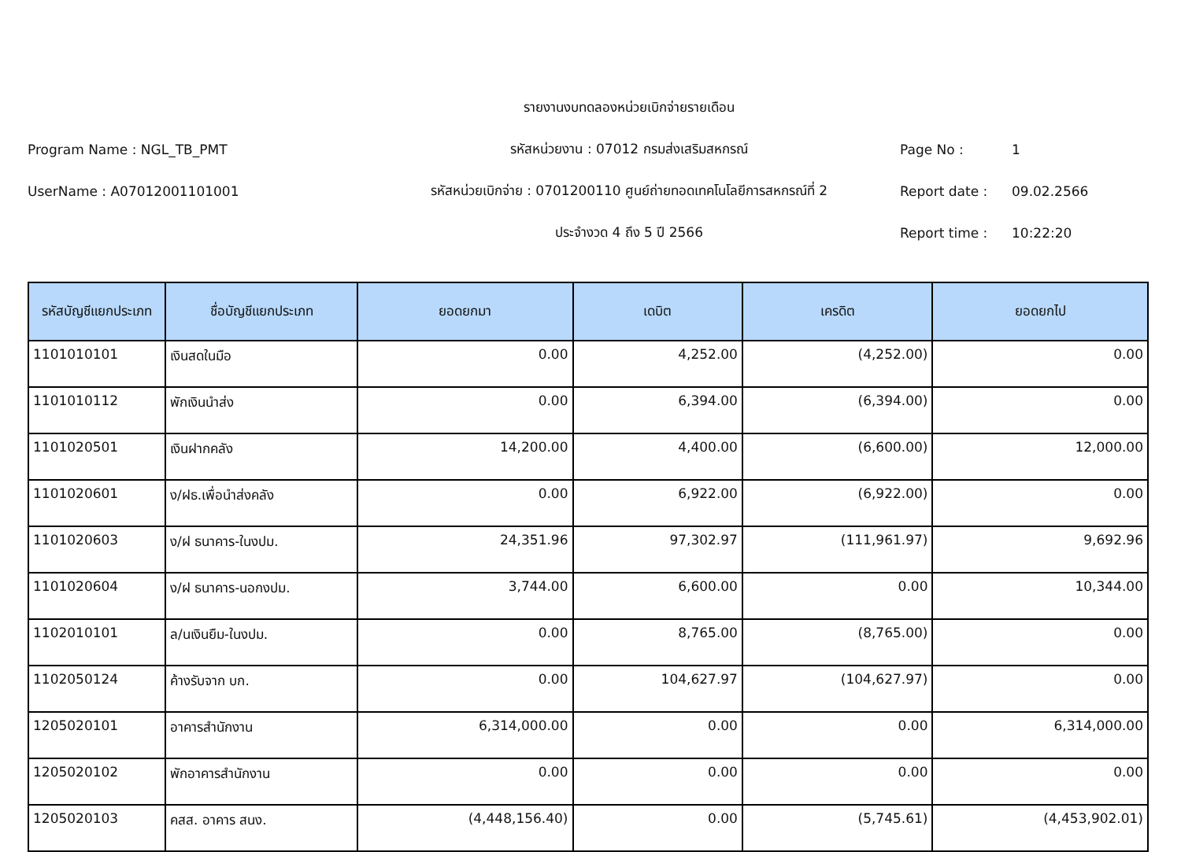รายงานงบทดลองหน่วยเบิกจ่ายรายเดือน
Program Name : NGL_TB_PMT
รหัสหน่วยงาน : 07012 กรมส่งเสริมสหกรณ์
Page No : 1
UserName : A07012001101001
รหัสหน่วยเบิกจ่าย : 0701200110 ศูนย์ถ่ายทอดเทคโนโลยีการสหกรณ์ที่ 2
Report date : 09.02.2566
ประจำงวด 4 ถึง 5 ปี 2566 Report time : 10:22:20
| รหัสบัญชีแยกประเภท | ชื่อบัญชีแยกประเภท | ยอดยกมา | เดบิต | เครดิต | ยอดยกไป |
| --- | --- | --- | --- | --- | --- |
| 1101010101 | เงินสดในมือ | 0.00 | 4,252.00 | (4,252.00) | 0.00 |
| 1101010112 | พักเงินนำส่ง | 0.00 | 6,394.00 | (6,394.00) | 0.00 |
| 1101020501 | เงินฝากคลัง | 14,200.00 | 4,400.00 | (6,600.00) | 12,000.00 |
| 1101020601 | ง/ฝธ.เพื่อนำส่งคลัง | 0.00 | 6,922.00 | (6,922.00) | 0.00 |
| 1101020603 | ง/ฝ ธนาคาร-ในงปม. | 24,351.96 | 97,302.97 | (111,961.97) | 9,692.96 |
| 1101020604 | ง/ฝ ธนาคาร-นอกงปม. | 3,744.00 | 6,600.00 | 0.00 | 10,344.00 |
| 1102010101 | ล/นเงินยืม-ในงปม. | 0.00 | 8,765.00 | (8,765.00) | 0.00 |
| 1102050124 | ค้างรับจาก บก. | 0.00 | 104,627.97 | (104,627.97) | 0.00 |
| 1205020101 | อาคารสำนักงาน | 6,314,000.00 | 0.00 | 0.00 | 6,314,000.00 |
| 1205020102 | พักอาคารสำนักงาน | 0.00 | 0.00 | 0.00 | 0.00 |
| 1205020103 | คสส. อาคาร สนง. | (4,448,156.40) | 0.00 | (5,745.61) | (4,453,902.01) |